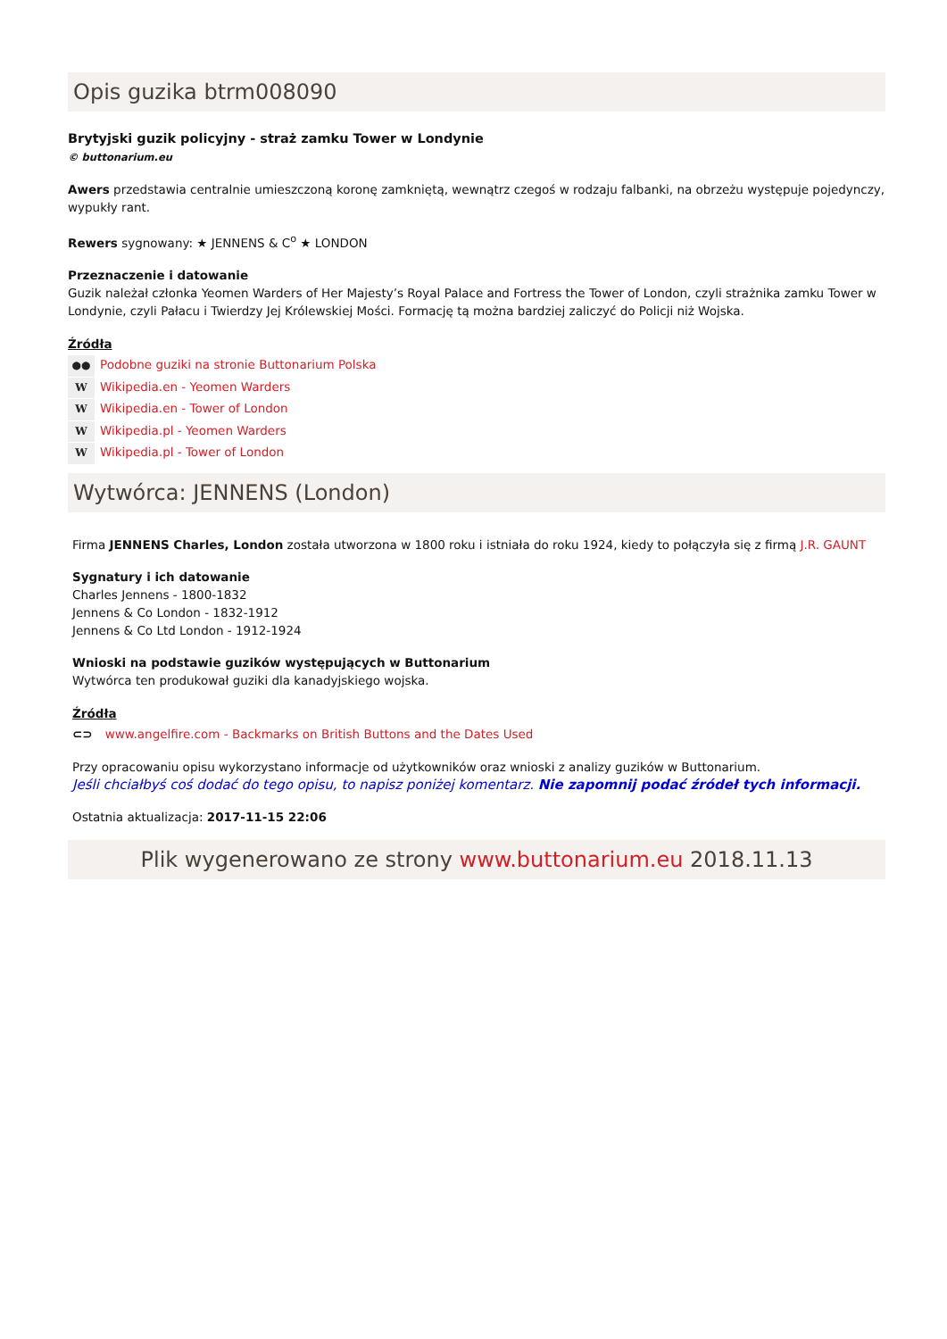Opis guzika btrm008090
Brytyjski guzik policyjny - straż zamku Tower w Londynie
© buttonarium.eu
Awers przedstawia centralnie umieszczoną koronę zamkniętą, wewnątrz czegoś w rodzaju falbanki, na obrzeżu występuje pojedynczy, wypukły rant.
Rewers sygnowany: ★ JENNENS & C<sup>o</sup> ★ LONDON
Przeznaczenie i datowanie
Guzik należał członka Yeomen Warders of Her Majesty’s Royal Palace and Fortress the Tower of London, czyli strażnika zamku Tower w Londynie, czyli Pałacu i Twierdzy Jej Królewskiej Mości. Formację tą można bardziej zaliczyć do Policji niż Wojska.
Źródła
●● Podobne guziki na stronie Buttonarium Polska
W Wikipedia.en - Yeomen Warders
W Wikipedia.en - Tower of London
W Wikipedia.pl - Yeomen Warders
W Wikipedia.pl - Tower of London
Wytwórca: JENNENS (London)
Firma JENNENS Charles, London została utworzona w 1800 roku i istniała do roku 1924, kiedy to połączyła się z firmą J.R. GAUNT
Sygnatury i ich datowanie
Charles Jennens - 1800-1832
Jennens & Co London - 1832-1912
Jennens & Co Ltd London - 1912-1924
Wnioski na podstawie guzików występujących w Buttonarium
Wytwórca ten produkował guziki dla kanadyjskiego wojska.
Źródła
⊂⊃ www.angelfire.com - Backmarks on British Buttons and the Dates Used
Przy opracowaniu opisu wykorzystano informacje od użytkowników oraz wnioski z analizy guzików w Buttonarium.
Jeśli chciałbyś coś dodać do tego opisu, to napisz poniżej komentarz. Nie zapomnij podać źródeł tych informacji.
Ostatnia aktualizacja: 2017-11-15 22:06
Plik wygenerowano ze strony www.buttonarium.eu 2018.11.13